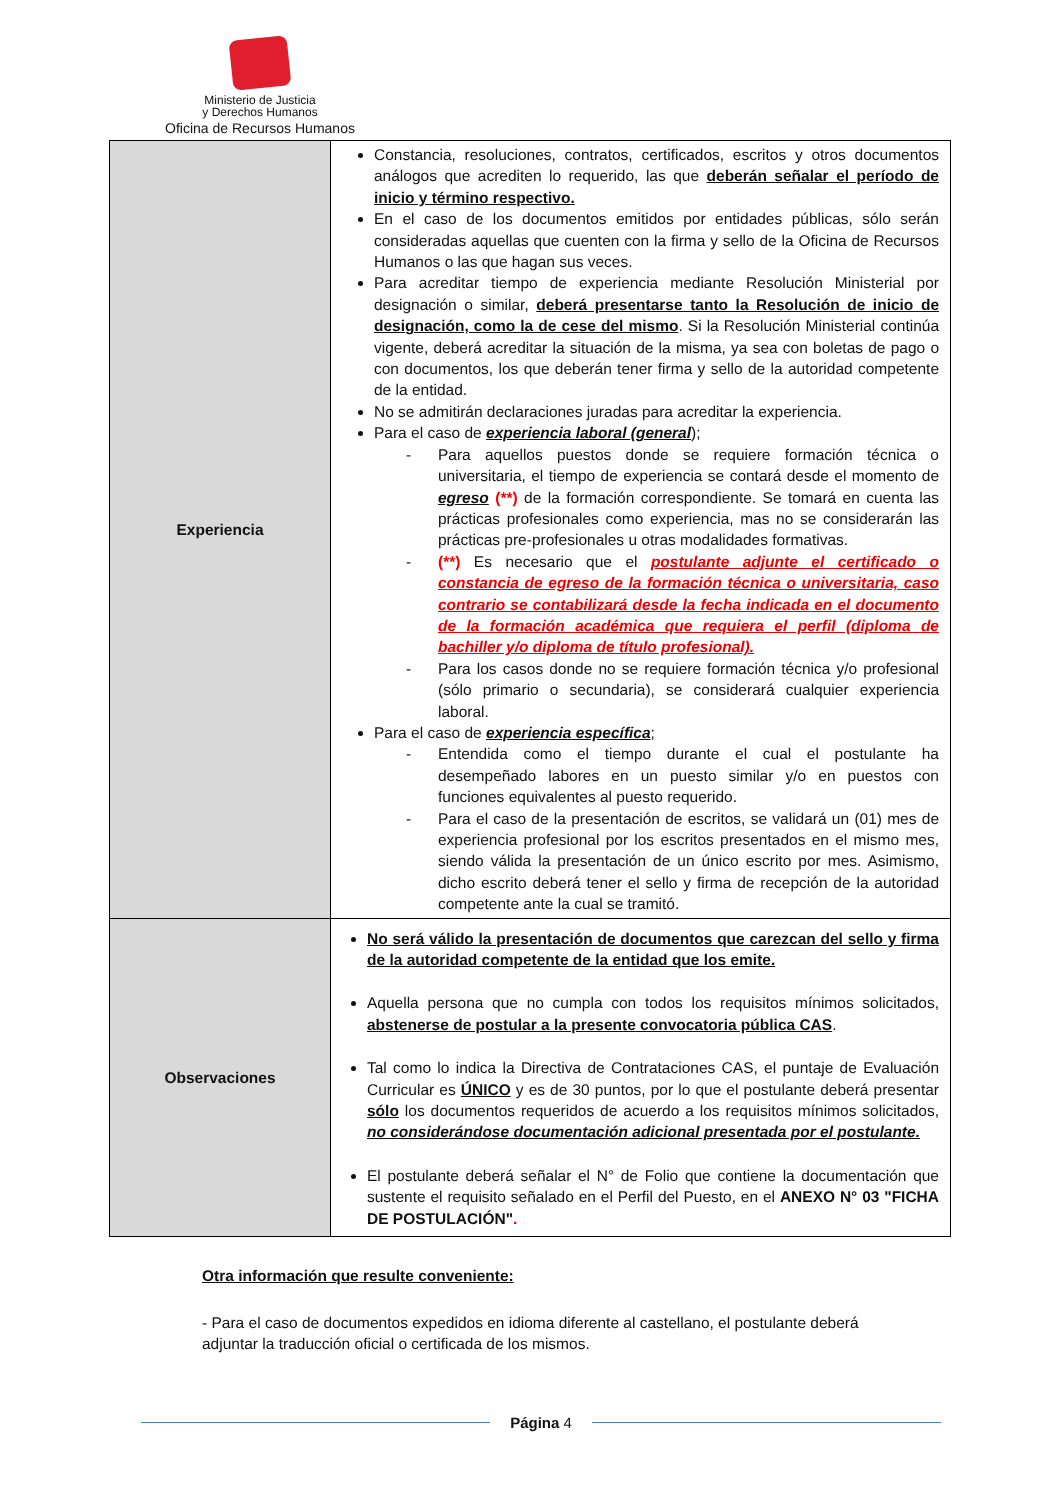Ministerio de Justicia
y Derechos Humanos
Oficina de Recursos Humanos
| Experiencia | Constancia, resoluciones, contratos, certificados, escritos y otros documentos análogos que acrediten lo requerido, las que deberán señalar el período de inicio y término respectivo. En el caso de los documentos emitidos por entidades públicas, sólo serán consideradas aquellas que cuenten con la firma y sello de la Oficina de Recursos Humanos o las que hagan sus veces. Para acreditar tiempo de experiencia mediante Resolución Ministerial por designación o similar, deberá presentarse tanto la Resolución de inicio de designación, como la de cese del mismo . Si la Resolución Ministerial continúa vigente, deberá acreditar la situación de la misma, ya sea con boletas de pago o con documentos, los que deberán tener firma y sello de la autoridad competente de la entidad. No se admitirán declaraciones juradas para acreditar la experiencia. Para el caso de experiencia laboral (general ); - Para aquellos puestos donde se requiere formación técnica o universitaria, el tiempo de experiencia se contará desde el momento de egreso (**) de la formación correspondiente. Se tomará en cuenta las prácticas profesionales como experiencia, mas no se considerarán las prácticas pre-profesionales u otras modalidades formativas. - (**) Es necesario que el postulante adjunte el certificado o constancia de egreso de la formación técnica o universitaria, caso contrario se contabilizará desde la fecha indicada en el documento de la formación académica que requiera el perfil (diploma de bachiller y/o diploma de título profesional). - Para los casos donde no se requiere formación técnica y/o profesional (sólo primario o secundaria), se considerará cualquier experiencia laboral. Para el caso de experiencia específica ; - Entendida como el tiempo durante el cual el postulante ha desempeñado labores en un puesto similar y/o en puestos con funciones equivalentes al puesto requerido. - Para el caso de la presentación de escritos, se validará un (01) mes de experiencia profesional por los escritos presentados en el mismo mes, siendo válida la presentación de un único escrito por mes. Asimismo, dicho escrito deberá tener el sello y firma de recepción de la autoridad competente ante la cual se tramitó. |
| Observaciones | No será válido la presentación de documentos que carezcan del sello y firma de la autoridad competente de la entidad que los emite. Aquella persona que no cumpla con todos los requisitos mínimos solicitados, abstenerse de postular a la presente convocatoria pública CAS . Tal como lo indica la Directiva de Contrataciones CAS, el puntaje de Evaluación Curricular es ÚNICO y es de 30 puntos, por lo que el postulante deberá presentar sólo los documentos requeridos de acuerdo a los requisitos mínimos solicitados, no considerándose documentación adicional presentada por el postulante. El postulante deberá señalar el N° de Folio que contiene la documentación que sustente el requisito señalado en el Perfil del Puesto, en el ANEXO N° 03 "FICHA DE POSTULACIÓN" . |
Otra información que resulte conveniente:
- Para el caso de documentos expedidos en idioma diferente al castellano, el postulante deberá adjuntar la traducción oficial o certificada de los mismos.
Página 4